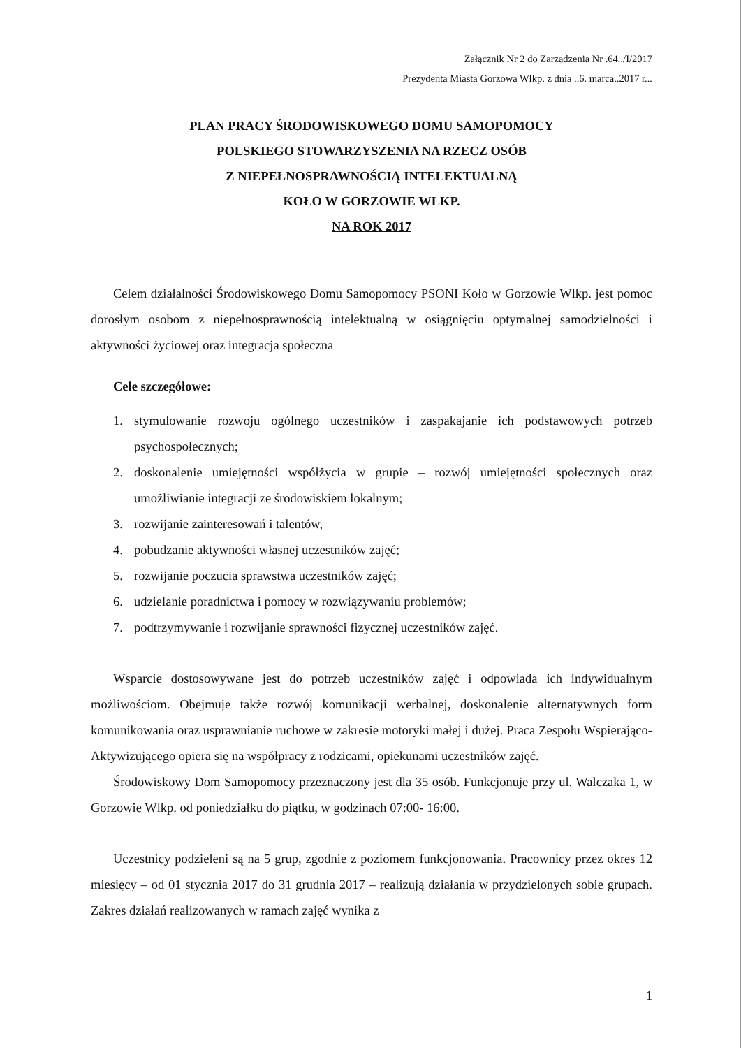Załącznik Nr 2 do Zarządzenia Nr .64../I/2017
Prezydenta Miasta Gorzowa Wlkp. z dnia ..6. marca..2017 r...
PLAN PRACY ŚRODOWISKOWEGO DOMU SAMOPOMOCY
POLSKIEGO STOWARZYSZENIA NA RZECZ OSÓB
Z NIEPEŁNOSPRAWNOŚCIĄ INTELEKTUALNĄ
KOŁO W GORZOWIE WLKP.
NA ROK 2017
Celem działalności Środowiskowego Domu Samopomocy PSONI Koło w Gorzowie Wlkp. jest pomoc dorosłym osobom z niepełnosprawnością intelektualną w osiągnięciu optymalnej samodzielności i aktywności życiowej oraz integracja społeczna
Cele szczegółowe:
1. stymulowanie rozwoju ogólnego uczestników i zaspakajanie ich podstawowych potrzeb psychospołecznych;
2. doskonalenie umiejętności współżycia w grupie – rozwój umiejętności społecznych oraz umożliwianie integracji ze środowiskiem lokalnym;
3. rozwijanie zainteresowań i talentów,
4. pobudzanie aktywności własnej uczestników zajęć;
5. rozwijanie poczucia sprawstwa uczestników zajęć;
6. udzielanie poradnictwa i pomocy w rozwiązywaniu problemów;
7. podtrzymywanie i rozwijanie sprawności fizycznej uczestników zajęć.
Wsparcie dostosowywane jest do potrzeb uczestników zajęć i odpowiada ich indywidualnym możliwościom. Obejmuje także rozwój komunikacji werbalnej, doskonalenie alternatywnych form komunikowania oraz usprawnianie ruchowe w zakresie motoryki małej i dużej. Praca Zespołu Wspierająco-Aktywizującego opiera się na współpracy z rodzicami, opiekunami uczestników zajęć.
Środowiskowy Dom Samopomocy przeznaczony jest dla 35 osób. Funkcjonuje przy ul. Walczaka 1, w Gorzowie Wlkp. od poniedziałku do piątku, w godzinach 07:00- 16:00.
Uczestnicy podzieleni są na 5 grup, zgodnie z poziomem funkcjonowania. Pracownicy przez okres 12 miesięcy – od 01 stycznia 2017 do 31 grudnia 2017 – realizują działania w przydzielonych sobie grupach. Zakres działań realizowanych w ramach zajęć wynika z
1